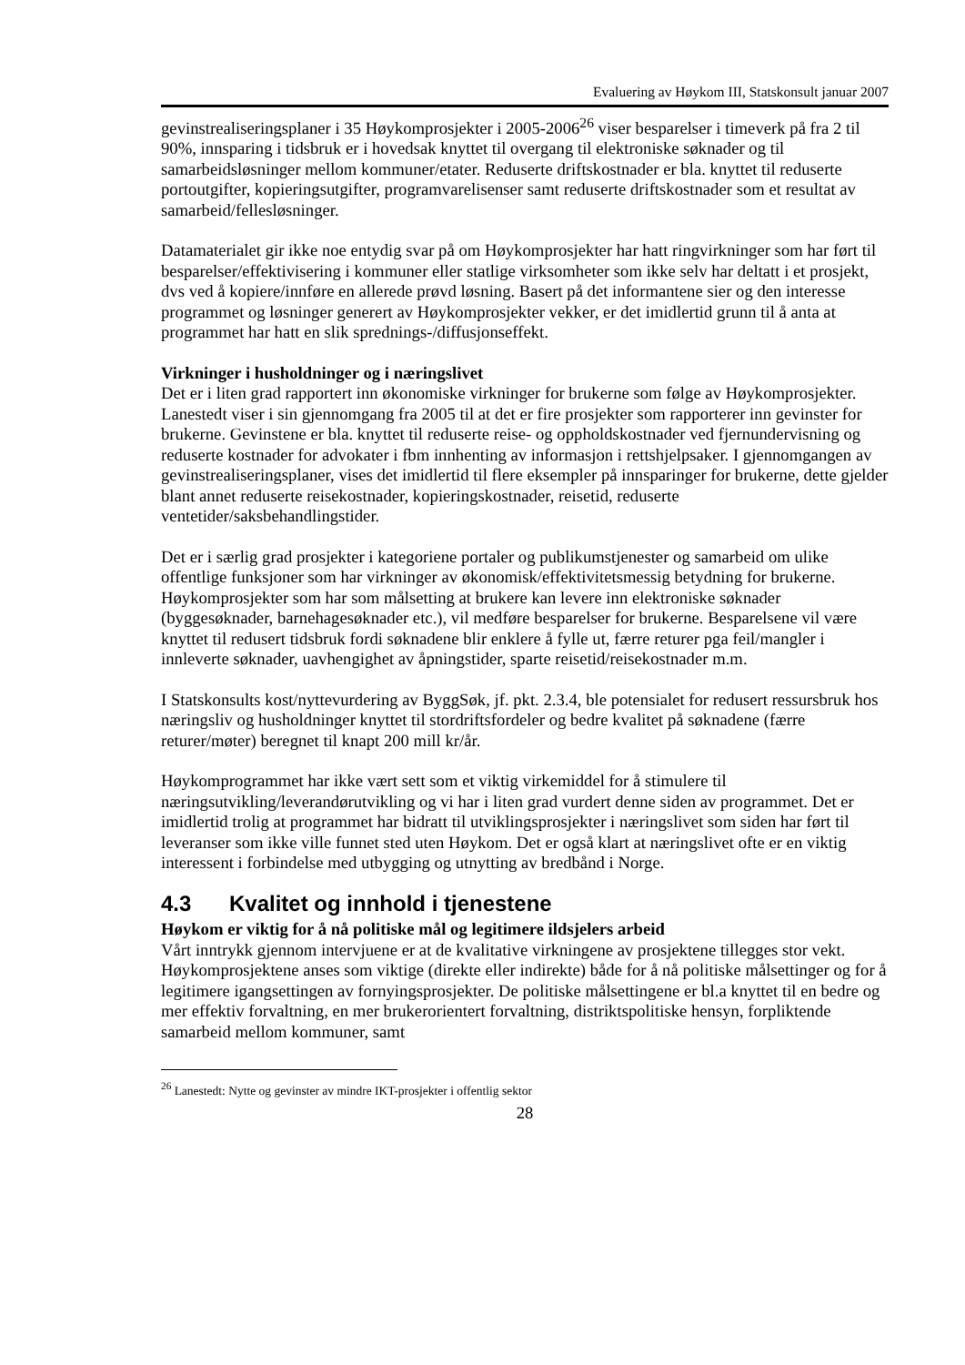Evaluering av Høykom III, Statskonsult januar 2007
gevinstrealiseringsplaner i 35 Høykomprosjekter i 2005-2006<sup>26</sup> viser besparelser i timeverk på fra 2 til 90%, innsparing i tidsbruk er i hovedsak knyttet til overgang til elektroniske søknader og til samarbeidsløsninger mellom kommuner/etater. Reduserte driftskostnader er bla. knyttet til reduserte portoutgifter, kopieringsutgifter, programvarelisenser samt reduserte driftskostnader som et resultat av samarbeid/fellesløsninger.
Datamaterialet gir ikke noe entydig svar på om Høykomprosjekter har hatt ringvirkninger som har ført til besparelser/effektivisering i kommuner eller statlige virksomheter som ikke selv har deltatt i et prosjekt, dvs ved å kopiere/innføre en allerede prøvd løsning. Basert på det informantene sier og den interesse programmet og løsninger generert av Høykomprosjekter vekker, er det imidlertid grunn til å anta at programmet har hatt en slik sprednings-/diffusjonseffekt.
Virkninger i husholdninger og i næringslivet
Det er i liten grad rapportert inn økonomiske virkninger for brukerne som følge av Høykomprosjekter. Lanestedt viser i sin gjennomgang fra 2005 til at det er fire prosjekter som rapporterer inn gevinster for brukerne. Gevinstene er bla. knyttet til reduserte reise- og oppholdskostnader ved fjernundervisning og reduserte kostnader for advokater i fbm innhenting av informasjon i rettshjelpsaker. I gjennomgangen av gevinstrealiseringsplaner, vises det imidlertid til flere eksempler på innsparinger for brukerne, dette gjelder blant annet reduserte reisekostnader, kopieringskostnader, reisetid, reduserte ventetider/saksbehandlingstider.
Det er i særlig grad prosjekter i kategoriene portaler og publikumstjenester og samarbeid om ulike offentlige funksjoner som har virkninger av økonomisk/effektivitetsmessig betydning for brukerne. Høykomprosjekter som har som målsetting at brukere kan levere inn elektroniske søknader (byggesøknader, barnehagesøknader etc.), vil medføre besparelser for brukerne. Besparelsene vil være knyttet til redusert tidsbruk fordi søknadene blir enklere å fylle ut, færre returer pga feil/mangler i innleverte søknader, uavhengighet av åpningstider, sparte reisetid/reisekostnader m.m.
I Statskonsults kost/nyttevurdering av ByggSøk, jf. pkt. 2.3.4, ble potensialet for redusert ressursbruk hos næringsliv og husholdninger knyttet til stordriftsfordeler og bedre kvalitet på søknadene (færre returer/møter) beregnet til knapt 200 mill kr/år.
Høykomprogrammet har ikke vært sett som et viktig virkemiddel for å stimulere til næringsutvikling/leverandørutvikling og vi har i liten grad vurdert denne siden av programmet. Det er imidlertid trolig at programmet har bidratt til utviklingsprosjekter i næringslivet som siden har ført til leveranser som ikke ville funnet sted uten Høykom. Det er også klart at næringslivet ofte er en viktig interessent i forbindelse med utbygging og utnytting av bredbånd i Norge.
4.3 Kvalitet og innhold i tjenestene
Høykom er viktig for å nå politiske mål og legitimere ildsjelers arbeid
Vårt inntrykk gjennom intervjuene er at de kvalitative virkningene av prosjektene tillegges stor vekt. Høykomprosjektene anses som viktige (direkte eller indirekte) både for å nå politiske målsettinger og for å legitimere igangsettingen av fornyingsprosjekter. De politiske målsettingene er bl.a knyttet til en bedre og mer effektiv forvaltning, en mer brukerorientert forvaltning, distriktspolitiske hensyn, forpliktende samarbeid mellom kommuner, samt
<sup>26</sup> Lanestedt: Nytte og gevinster av mindre IKT-prosjekter i offentlig sektor
28